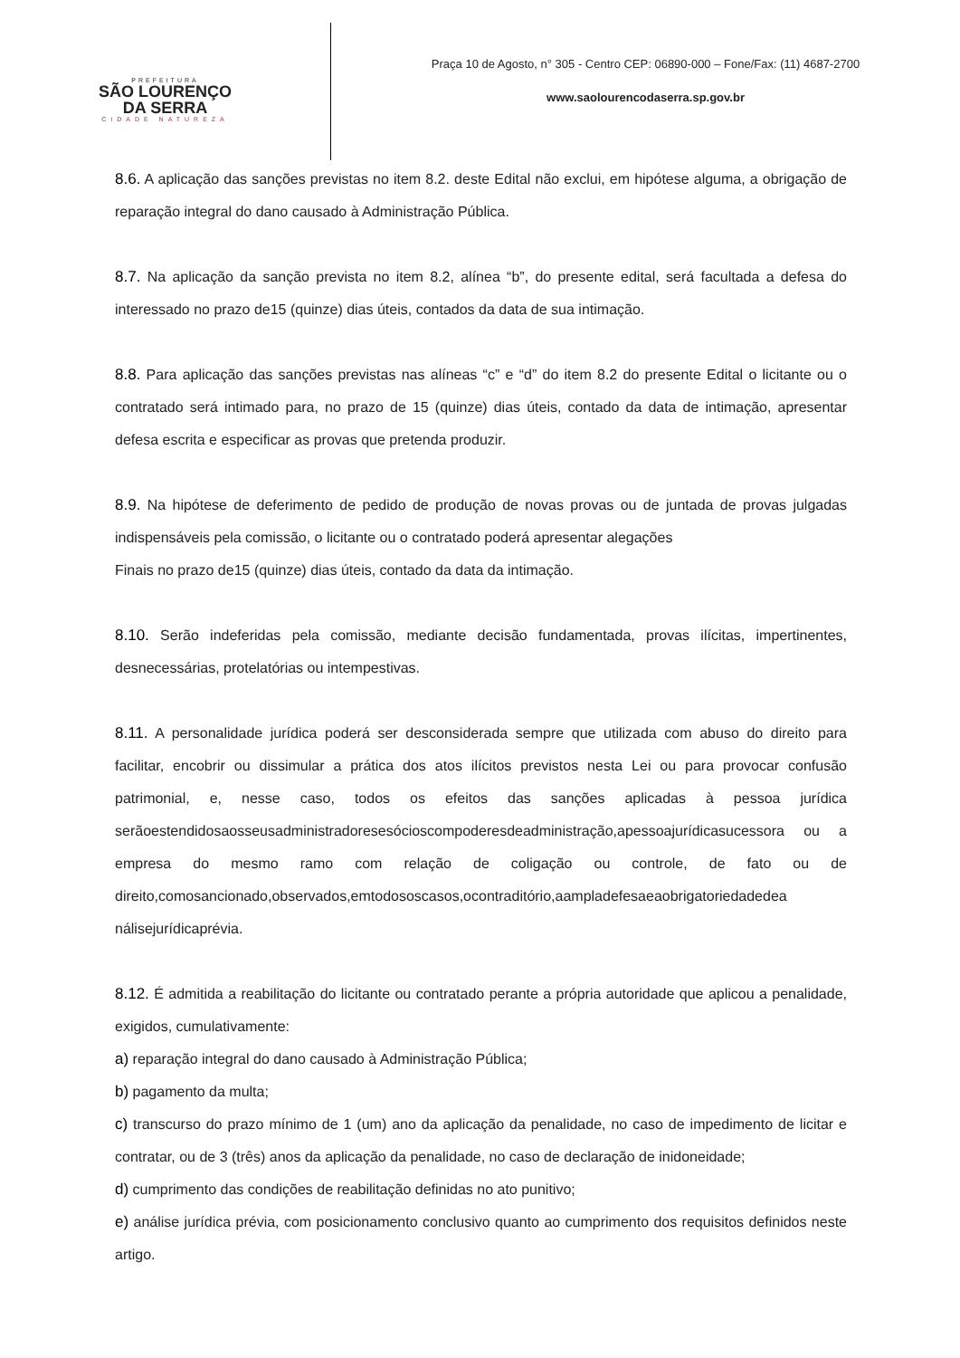PREFEITURA
SÃO LOURENÇO
DA SERRA
CIDADE NATUREZA
Praça 10 de Agosto, n° 305 - Centro CEP: 06890-000 – Fone/Fax: (11) 4687-2700
www.saolourencodaserra.sp.gov.br
8.6. A aplicação das sanções previstas no item 8.2. deste Edital não exclui, em hipótese alguma, a obrigação de reparação integral do dano causado à Administração Pública.
8.7. Na aplicação da sanção prevista no item 8.2, alínea “b”, do presente edital, será facultada a defesa do interessado no prazo de15 (quinze) dias úteis, contados da data de sua intimação.
8.8. Para aplicação das sanções previstas nas alíneas “c” e “d” do item 8.2 do presente Edital o licitante ou o contratado será intimado para, no prazo de 15 (quinze) dias úteis, contado da data de intimação, apresentar defesa escrita e especificar as provas que pretenda produzir.
8.9. Na hipótese de deferimento de pedido de produção de novas provas ou de juntada de provas julgadas indispensáveis pela comissão, o licitante ou o contratado poderá apresentar alegações
Finais no prazo de15 (quinze) dias úteis, contado da data da intimação.
8.10. Serão indeferidas pela comissão, mediante decisão fundamentada, provas ilícitas, impertinentes, desnecessárias, protelatórias ou intempestivas.
8.11. A personalidade jurídica poderá ser desconsiderada sempre que utilizada com abuso do direito para facilitar, encobrir ou dissimular a prática dos atos ilícitos previstos nesta Lei ou para provocar confusão patrimonial, e, nesse caso, todos os efeitos das sanções aplicadas à pessoa jurídica serãoestendidosaosseusadministradoresesócioscompoderesdeadministração,apessoajurídicasucessora ou a empresa do mesmo ramo com relação de coligação ou controle, de fato ou de direito,comosancionado,observados,emtodososcasos,ocontraditório,aampladefesaeaobrigatoriedadedea nálisejurídicaprévia.
8.12. É admitida a reabilitação do licitante ou contratado perante a própria autoridade que aplicou a penalidade, exigidos, cumulativamente:
a) reparação integral do dano causado à Administração Pública;
b) pagamento da multa;
c) transcurso do prazo mínimo de 1 (um) ano da aplicação da penalidade, no caso de impedimento de licitar e contratar, ou de 3 (três) anos da aplicação da penalidade, no caso de declaração de inidoneidade;
d) cumprimento das condições de reabilitação definidas no ato punitivo;
e) análise jurídica prévia, com posicionamento conclusivo quanto ao cumprimento dos requisitos definidos neste artigo.